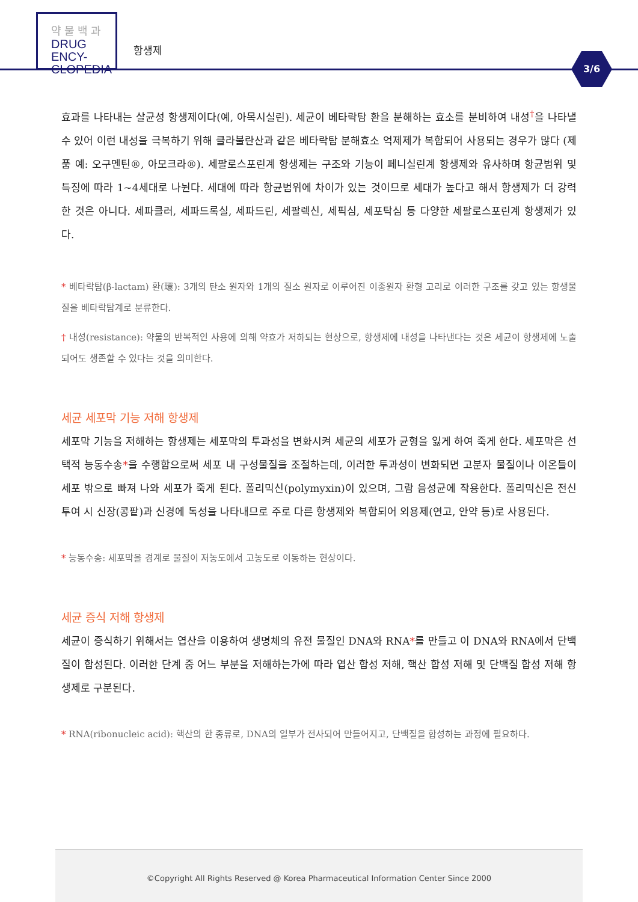약 물 백 과
DRUG ENCY-
CLOPEDIA
항생제
3/6
효과를 나타내는 살균성 항생제이다(예, 아목시실린). 세균이 베타락탐 환을 분해하는 효소를 분비하여 내성<sup>†</sup>을 나타낼 수 있어 이런 내성을 극복하기 위해 클라불란산과 같은 베타락탐 분해효소 억제제가 복합되어 사용되는 경우가 많다 (제품 예: 오구멘틴®, 아모크라®). 세팔로스포린계 항생제는 구조와 기능이 페니실린계 항생제와 유사하며 항균범위 및 특징에 따라 1~4세대로 나뉜다. 세대에 따라 항균범위에 차이가 있는 것이므로 세대가 높다고 해서 항생제가 더 강력한 것은 아니다. 세파클러, 세파드록실, 세파드린, 세팔렉신, 세픽심, 세포탁심 등 다양한 세팔로스포린계 항생제가 있다.
* 베타락탐(β-lactam) 환(環): 3개의 탄소 원자와 1개의 질소 원자로 이루어진 이종원자 환형 고리로 이러한 구조를 갖고 있는 항생물질을 베타락탐계로 분류한다.
† 내성(resistance): 약물의 반복적인 사용에 의해 약효가 저하되는 현상으로, 항생제에 내성을 나타낸다는 것은 세균이 항생제에 노출되어도 생존할 수 있다는 것을 의미한다.
세균 세포막 기능 저해 항생제
세포막 기능을 저해하는 항생제는 세포막의 투과성을 변화시켜 세균의 세포가 균형을 잃게 하여 죽게 한다. 세포막은 선택적 능동수송*을 수행함으로써 세포 내 구성물질을 조절하는데, 이러한 투과성이 변화되면 고분자 물질이나 이온들이 세포 밖으로 빠져 나와 세포가 죽게 된다. 폴리믹신(polymyxin)이 있으며, 그람 음성균에 작용한다. 폴리믹신은 전신투여 시 신장(콩팥)과 신경에 독성을 나타내므로 주로 다른 항생제와 복합되어 외용제(연고, 안약 등)로 사용된다.
* 능동수송: 세포막을 경계로 물질이 저농도에서 고농도로 이동하는 현상이다.
세균 증식 저해 항생제
세균이 증식하기 위해서는 엽산을 이용하여 생명체의 유전 물질인 DNA와 RNA*를 만들고 이 DNA와 RNA에서 단백질이 합성된다. 이러한 단계 중 어느 부분을 저해하는가에 따라 엽산 합성 저해, 핵산 합성 저해 및 단백질 합성 저해 항생제로 구분된다.
* RNA(ribonucleic acid): 핵산의 한 종류로, DNA의 일부가 전사되어 만들어지고, 단백질을 합성하는 과정에 필요하다.
©Copyright All Rights Reserved @ Korea Pharmaceutical Information Center Since 2000